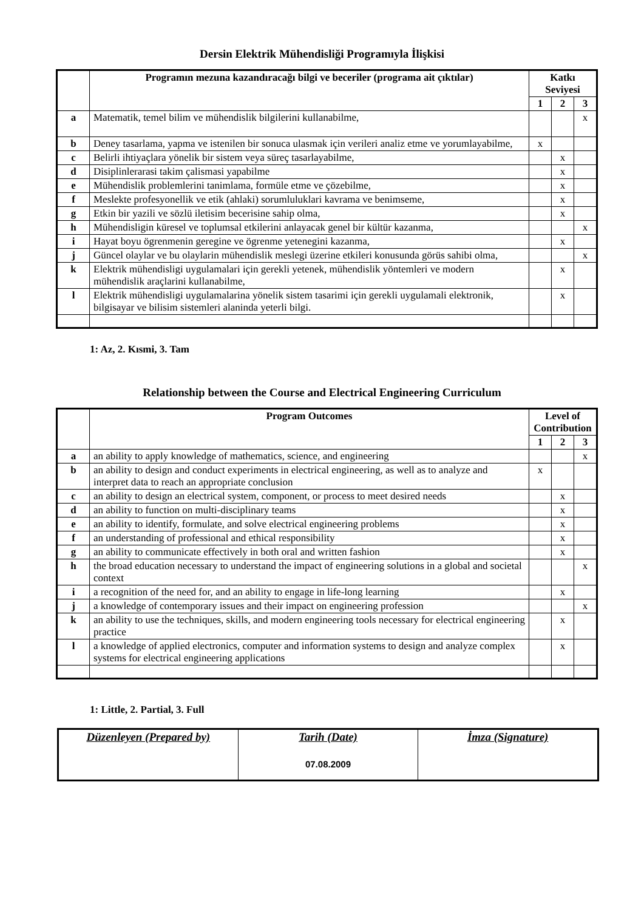Dersin Elektrik Mühendisliği Programıyla İlişkisi
| | Programın mezuna kazandıracağı bilgi ve beceriler (programa ait çıktılar) | Katkı Seviyesi | | |
| --- | --- | --- | --- | --- |
| | | 1 | 2 | 3 |
| a | Matematik, temel bilim ve mühendislik bilgilerini kullanabilme, | | | x |
| b | Deney tasarlama, yapma ve istenilen bir sonuca ulasmak için verileri analiz etme ve yorumlayabilme, | x | | |
| c | Belirli ihtiyaçlara yönelik bir sistem veya süreç tasarlayabilme, | | x | |
| d | Disiplinlerarasi takim çalismasi yapabilme | | x | |
| e | Mühendislik problemlerini tanimlama, formüle etme ve çözebilme, | | x | |
| f | Meslekte profesyonellik ve etik (ahlaki) sorumluluklari kavrama ve benimseme, | | x | |
| g | Etkin bir yazili ve sözlü iletisim becerisine sahip olma, | | x | |
| h | Mühendisligin küresel ve toplumsal etkilerini anlayacak genel bir kültür kazanma, | | | x |
| i | Hayat boyu ögrenmenin geregine ve ögrenme yetenegini kazanma, | | x | |
| j | Güncel olaylar ve bu olaylarin mühendislik meslegi üzerine etkileri konusunda görüs sahibi olma, | | | x |
| k | Elektrik mühendisligi uygulamalari için gerekli yetenek, mühendislik yöntemleri ve modern mühendislik araçlarini kullanabilme, | | x | |
| l | Elektrik mühendisligi uygulamalarina yönelik sistem tasarimi için gerekli uygulamali elektronik, bilgisayar ve bilisim sistemleri alaninda yeterli bilgi. | | x | |
1: Az, 2. Kısmi, 3. Tam
Relationship between the Course and Electrical Engineering Curriculum
| | Program Outcomes | Level of Contribution | | |
| --- | --- | --- | --- | --- |
| | | 1 | 2 | 3 |
| a | an ability to apply knowledge of mathematics, science, and engineering | | | x |
| b | an ability to design and conduct experiments in electrical engineering, as well as to analyze and interpret data to reach an appropriate conclusion | x | | |
| c | an ability to design an electrical system, component, or process to meet desired needs | | x | |
| d | an ability to function on multi-disciplinary teams | | x | |
| e | an ability to identify, formulate, and solve electrical engineering problems | | x | |
| f | an understanding of professional and ethical responsibility | | x | |
| g | an ability to communicate effectively in both oral and written fashion | | x | |
| h | the broad education necessary to understand the impact of engineering solutions in a global and societal context | | | x |
| i | a recognition of the need for, and an ability to engage in life-long learning | | x | |
| j | a knowledge of contemporary issues and their impact on engineering profession | | | x |
| k | an ability to use the techniques, skills, and modern engineering tools necessary for electrical engineering practice | | x | |
| l | a knowledge of applied electronics, computer and information systems to design and analyze complex systems for electrical engineering applications | | x | |
1: Little, 2. Partial, 3. Full
| Düzenleyen (Prepared by) | Tarih (Date) 07.08.2009 | İmza (Signature) |